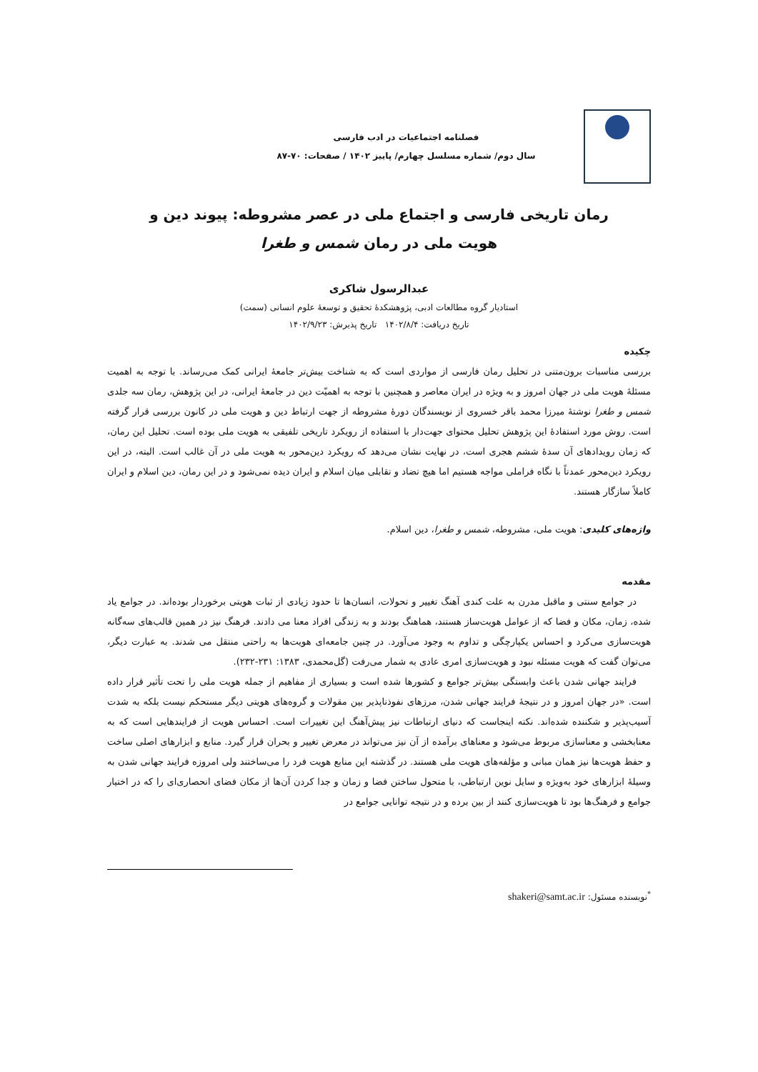فصلنامه اجتماعیات در ادب فارسی
سال دوم/ شماره مسلسل چهارم/ پاییز ۱۴۰۲ / صفحات: ۷۰-۸۷
رمان تاریخی فارسی و اجتماع ملی در عصر مشروطه: پیوند دین و
هویت ملی در رمان شمس و طغرا
عبدالرسول شاکری
استادیار گروه مطالعات ادبی، پژوهشکدهٔ تحقیق و توسعهٔ علوم انسانی (سمت)
تاریخ دریافت: ۱۴۰۲/۸/۴ تاریخ پذیرش: ۱۴۰۲/۹/۲۳
چکیده
بررسی مناسبات برون‌متنی در تحلیل رمان فارسی از مواردی است که به شناخت بیش‌تر جامعهٔ ایرانی کمک می‌رساند. با توجه به اهمیت مسئلهٔ هویت ملی در جهان امروز و به ویژه در ایران معاصر و همچنین با توجه به اهمیّت دین در جامعهٔ ایرانی، در این پژوهش، رمان سه جلدی شمس و طغرا نوشتهٔ میرزا محمد باقر خسروی از نویسندگان دورهٔ مشروطه از جهت ارتباط دین و هویت ملی در کانون بررسی قرار گرفته است. روش مورد استفادهٔ این پژوهش تحلیل محتوای جهت‌دار با استفاده از رویکرد تاریخی تلفیقی به هویت ملی بوده است. تحلیل این رمان، که زمان رویدادهای آن سدهٔ ششم هجری است، در نهایت نشان می‌دهد که رویکرد دین‌محور به هویت ملی در آن غالب است. البته، در این رویکرد دین‌محور عمدتاً با نگاه فراملی مواجه هستیم اما هیچ تضاد و تقابلی میان اسلام و ایران دیده نمی‌شود و در این رمان، دین اسلام و ایران کاملاً سازگار هستند.
واژه‌های کلیدی: هویت ملی، مشروطه، شمس و طغرا، دین اسلام.
مقدمه
در جوامع سنتی و ماقبل مدرن به علت کندی آهنگ تغییر و تحولات، انسان‌ها تا حدود زیادی از ثبات هویتی برخوردار بوده‌اند. در جوامع یاد شده، زمان، مکان و فضا که از عوامل هویت‌ساز هستند، هماهنگ بودند و به زندگی افراد معنا می دادند. فرهنگ نیز در همین قالب‌های سه‌گانه هویت‌سازی می‌کرد و احساس یکپارچگی و تداوم به وجود می‌آورد. در چنین جامعه‌ای هویت‌ها به راحتی منتقل می شدند. به عبارت دیگر، می‌توان گفت که هویت مسئله نبود و هویت‌سازی امری عادی به شمار می‌رفت (گل‌محمدی، ۱۳۸۳: ۲۳۱-۲۳۲).
فرایند جهانی شدن باعث وابستگی بیش‌تر جوامع و کشورها شده است و بسیاری از مفاهیم از جمله هویت ملی را تحت تأثیر قرار داده است. «در جهان امروز و در نتیجهٔ فرایند جهانی شدن، مرزهای نفوذناپذیر بین مقولات و گروه‌های هویتی دیگر مستحکم نیست بلکه به شدت آسیب‌پذیر و شکننده شده‌اند. نکته اینجاست که دنیای ارتباطات نیز پیش‌آهنگ این تغییرات است. احساس هویت از فرایندهایی است که به معنابخشی و معناسازی مربوط می‌شود و معناهای برآمده از آن نیز می‌تواند در معرض تغییر و بحران قرار گیرد. منابع و ابزارهای اصلی ساخت و حفظ هویت‌ها نیز همان مبانی و مؤلفه‌های هویت ملی هستند. در گذشته این منابع هویت فرد را می‌ساختند ولی امروزه فرایند جهانی شدن به وسیلهٔ ابزارهای خود به‌ویژه و سایل نوین ارتباطی، با متحول ساختن فضا و زمان و جدا کردن آن‌ها از مکان فضای انحصاری‌ای را که در اختیار جوامع و فرهنگ‌ها بود تا هویت‌سازی کنند از بین برده و در نتیجه توانایی جوامع در
<sup>*</sup> نویسنده مسئول: shakeri@samt.ac.ir